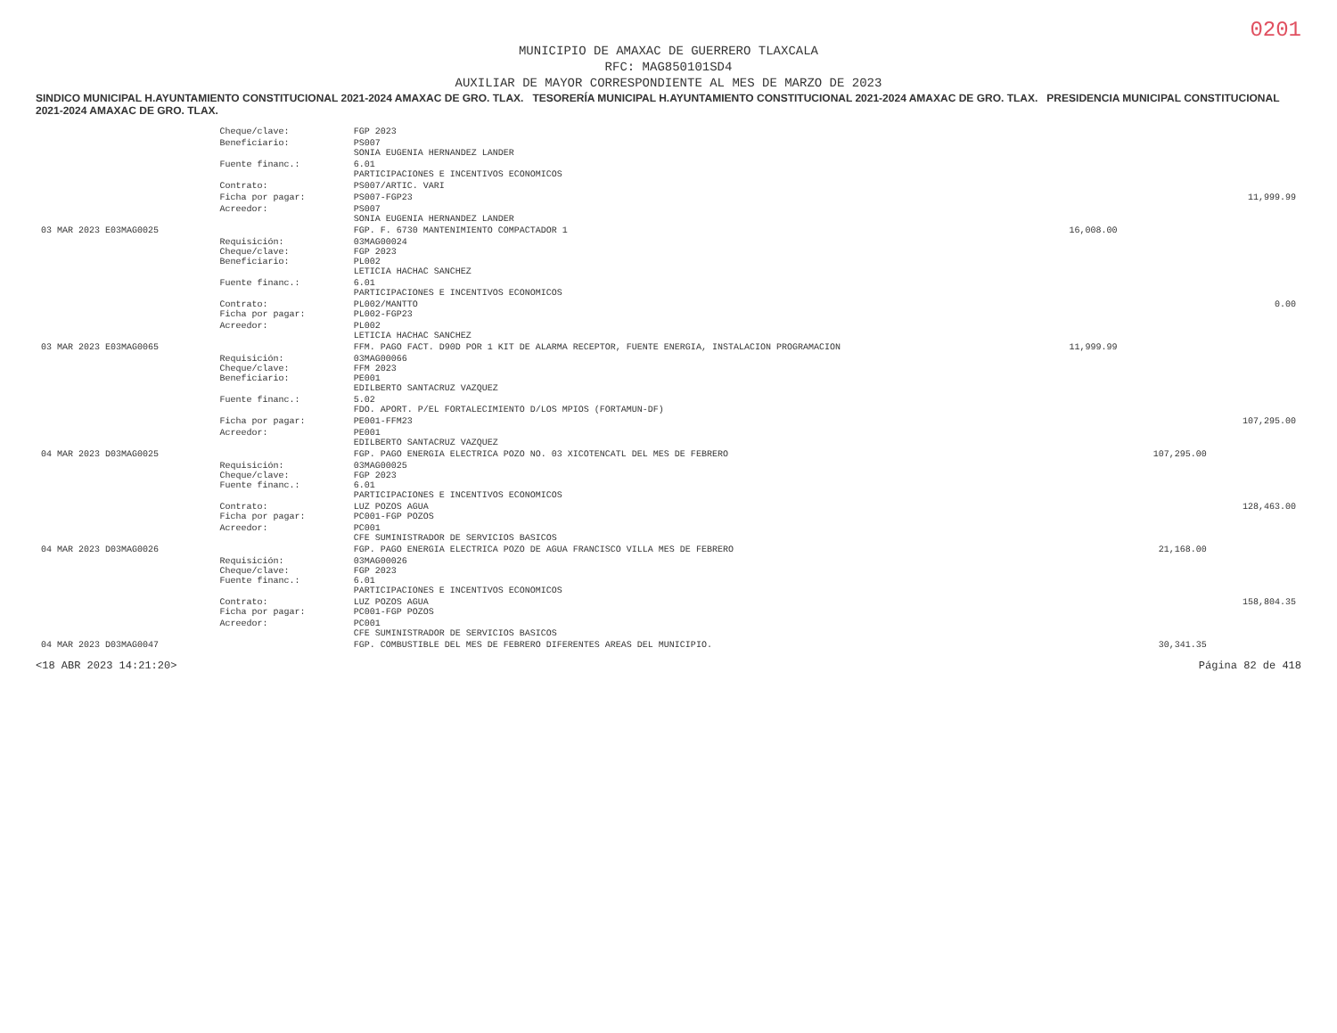0201
MUNICIPIO DE AMAXAC DE GUERRERO TLAXCALA
RFC: MAG850101SD4
AUXILIAR DE MAYOR CORRESPONDIENTE AL MES DE MARZO DE 2023
SINDICO MUNICIPAL H.AYUNTAMIENTO CONSTITUCIONAL 2021-2024 AMAXAC DE GRO. TLAX. TESORERÍA MUNICIPAL H.AYUNTAMIENTO CONSTITUCIONAL 2021-2024 AMAXAC DE GRO. TLAX. PRESIDENCIA MUNICIPAL CONSTITUCIONAL 2021-2024 AMAXAC DE GRO. TLAX.
| | Cheque/clave: | FGP 2023 | | | |
| | Beneficiario: | PS007 SONIA EUGENIA HERNANDEZ LANDER | | | |
| | Fuente financ.: | 6.01 PARTICIPACIONES E INCENTIVOS ECONOMICOS | | | |
| | Contrato: | PS007/ARTIC. VARI | | | |
| | Ficha por pagar: | PS007-FGP23 | | | 11,999.99 |
| | Acreedor: | PS007 SONIA EUGENIA HERNANDEZ LANDER | | | |
| 03 MAR 2023 E03MAG0025 | | FGP. F. 6730 MANTENIMIENTO COMPACTADOR 1 | 16,008.00 | | |
| | Requisición: Cheque/clave: Beneficiario: | 03MAG00024 FGP 2023 PL002 LETICIA HACHAC SANCHEZ | | | |
| | Fuente financ.: | 6.01 PARTICIPACIONES E INCENTIVOS ECONOMICOS | | | |
| | Contrato: Ficha por pagar: | PL002/MANTTO PL002-FGP23 | | | 0.00 |
| | Acreedor: | PL002 LETICIA HACHAC SANCHEZ | | | |
| 03 MAR 2023 E03MAG0065 | | FFM. PAGO FACT. D90D POR 1 KIT DE ALARMA RECEPTOR, FUENTE ENERGIA, INSTALACION PROGRAMACION | 11,999.99 | | |
| | Requisición: Cheque/clave: Beneficiario: | 03MAG00066 FFM 2023 PE001 EDILBERTO SANTACRUZ VAZQUEZ | | | |
| | Fuente financ.: | 5.02 FDO. APORT. P/EL FORTALECIMIENTO D/LOS MPIOS (FORTAMUN-DF) | | | |
| | Ficha por pagar: | PE001-FFM23 | | | 107,295.00 |
| | Acreedor: | PE001 EDILBERTO SANTACRUZ VAZQUEZ | | | |
| 04 MAR 2023 D03MAG0025 | | FGP. PAGO ENERGIA ELECTRICA POZO NO. 03 XICOTENCATL DEL MES DE FEBRERO | | 107,295.00 | |
| | Requisición: Cheque/clave: Fuente financ.: | 03MAG00025 FGP 2023 6.01 PARTICIPACIONES E INCENTIVOS ECONOMICOS | | | |
| | Contrato: Ficha por pagar: | LUZ POZOS AGUA PC001-FGP POZOS | | | 128,463.00 |
| | Acreedor: | PC001 CFE SUMINISTRADOR DE SERVICIOS BASICOS | | | |
| 04 MAR 2023 D03MAG0026 | | FGP. PAGO ENERGIA ELECTRICA POZO DE AGUA FRANCISCO VILLA MES DE FEBRERO | | 21,168.00 | |
| | Requisición: Cheque/clave: Fuente financ.: | 03MAG00026 FGP 2023 6.01 PARTICIPACIONES E INCENTIVOS ECONOMICOS | | | |
| | Contrato: Ficha por pagar: | LUZ POZOS AGUA PC001-FGP POZOS | | | 158,804.35 |
| | Acreedor: | PC001 CFE SUMINISTRADOR DE SERVICIOS BASICOS | | | |
| 04 MAR 2023 D03MAG0047 | | FGP. COMBUSTIBLE DEL MES DE FEBRERO DIFERENTES AREAS DEL MUNICIPIO. | | 30,341.35 | |
<18 ABR 2023 14:21:20> Página 82 de 418